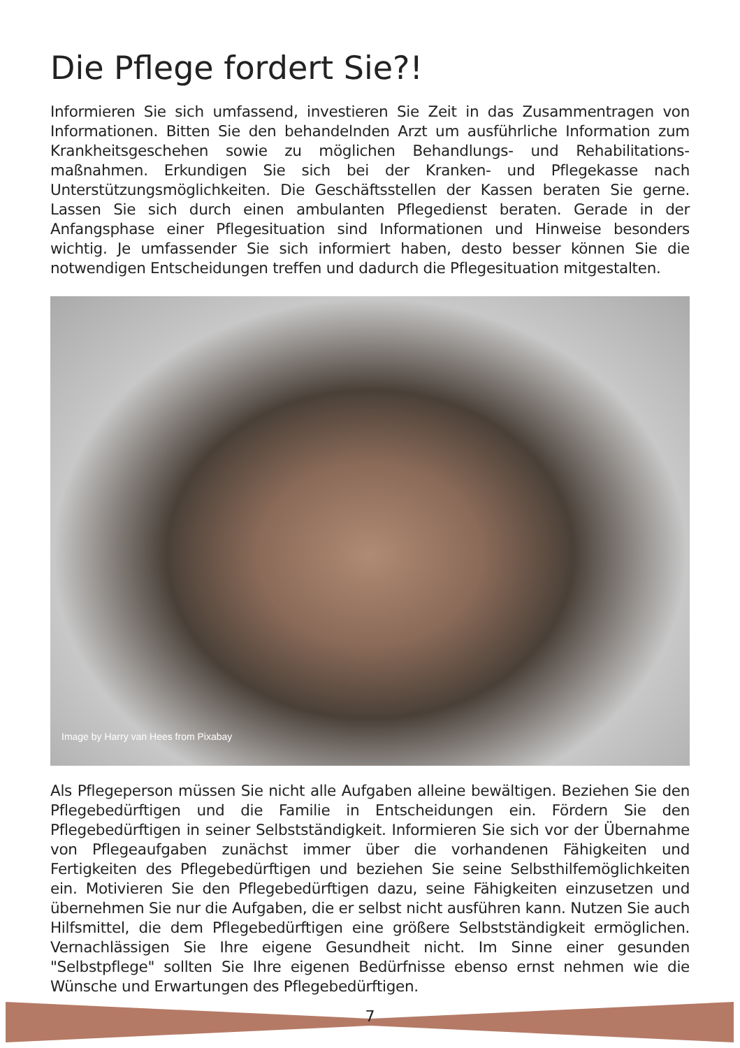Die Pflege fordert Sie?!
Informieren Sie sich umfassend, investieren Sie Zeit in das Zusammentragen von Informationen. Bitten Sie den behandelnden Arzt um ausführliche Information zum Krankheitsgeschehen sowie zu möglichen Behandlungs- und Rehabilitations­maßnahmen. Erkundigen Sie sich bei der Kranken- und Pflegekasse nach Unterstützungsmöglichkeiten. Die Geschäftsstellen der Kassen beraten Sie gerne. Lassen Sie sich durch einen ambulanten Pflegedienst beraten. Gerade in der Anfangsphase einer Pflegesituation sind Informationen und Hinweise besonders wichtig. Je umfassender Sie sich informiert haben, desto besser können Sie die notwendigen Entscheidungen treffen und dadurch die Pflegesituation mitgestalten.
Image by Harry van Hees from Pixabay
Als Pflegeperson müssen Sie nicht alle Aufgaben alleine bewältigen. Beziehen Sie den Pflegebedürftigen und die Familie in Entscheidungen ein. Fördern Sie den Pflegebedürftigen in seiner Selbstständigkeit. Informieren Sie sich vor der Über­nahme von Pflegeaufgaben zunächst immer über die vorhandenen Fähigkeiten und Fertigkeiten des Pflegebedürftigen und beziehen Sie seine Selbsthilfemög­lichkeiten ein. Motivieren Sie den Pflegebedürftigen dazu, seine Fähigkeiten einzusetzen und übernehmen Sie nur die Aufgaben, die er selbst nicht ausführen kann. Nutzen Sie auch Hilfsmittel, die dem Pflegebedürftigen eine größere Selbstständigkeit ermöglichen. Vernachlässigen Sie Ihre eigene Gesundheit nicht. Im Sinne einer gesunden "Selbstpflege" sollten Sie Ihre eigenen Bedürfnisse ebenso ernst nehmen wie die Wünsche und Erwartungen des Pflegebedürftigen.
7